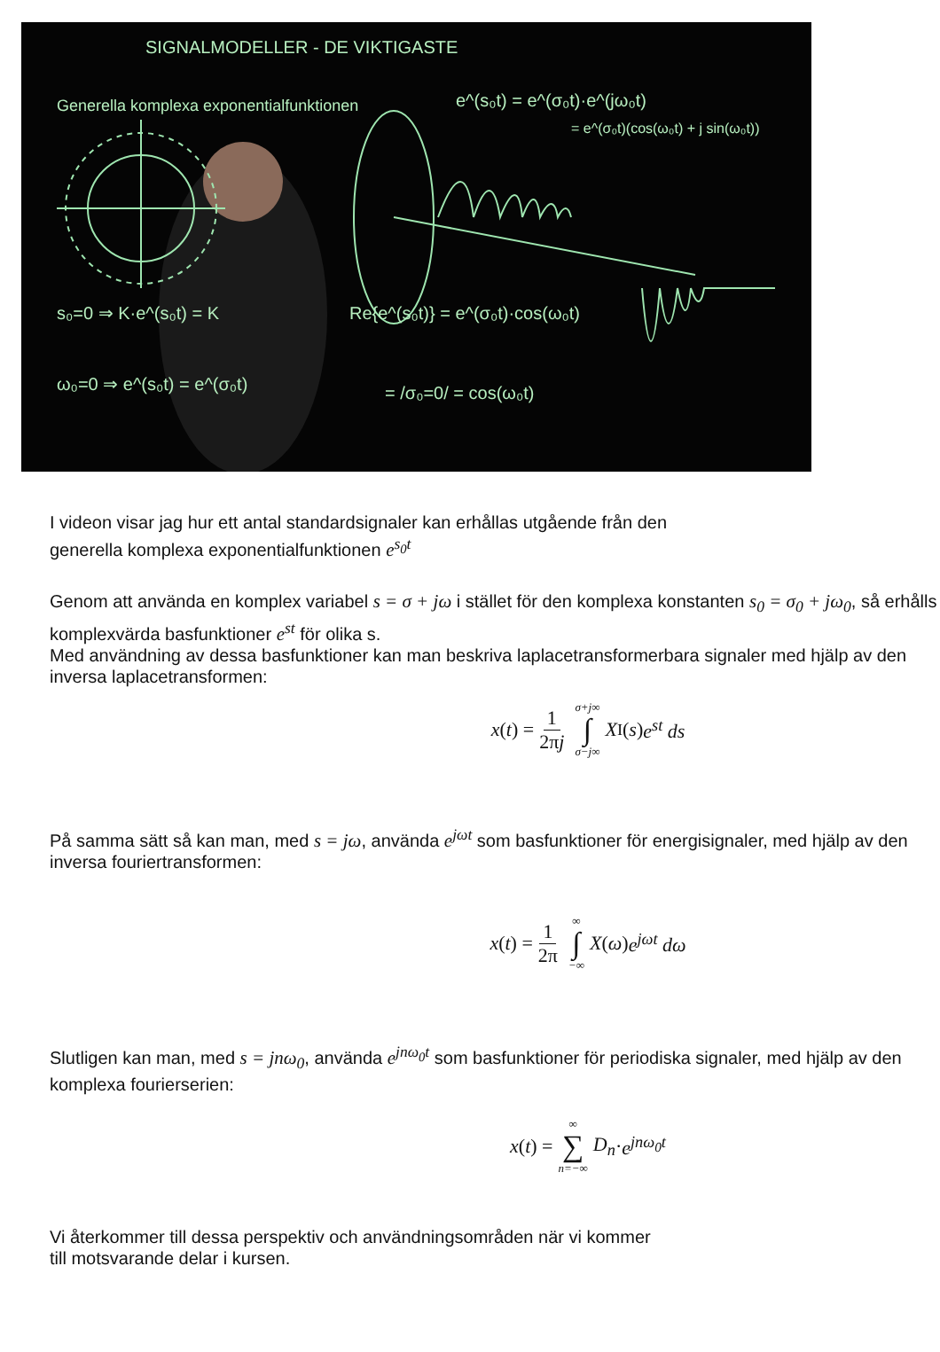SIGNALMODELLER - DE VIKTIGASTE
Generella komplexa exponentialfunktionen
e^(s₀t) = e^(σ₀t)·e^(jω₀t)
= e^(σ₀t)(cos(ω₀t) + j sin(ω₀t))
s₀=0 ⇒ K·e^(s₀t) = K
Re{e^(s₀t)} = e^(σ₀t)·cos(ω₀t)
ω₀=0 ⇒ e^(s₀t) = e^(σ₀t)
= /σ₀=0/ = cos(ω₀t)
I videon visar jag hur ett antal standardsignaler kan erhållas utgående från den
generella komplexa exponentialfunktionen e<sup>s<sub>0</sub>t</sup>
Genom att använda en komplex variabel s = σ + jω i stället för den komplexa konstanten s<sub>0</sub> = σ<sub>0</sub> + jω<sub>0</sub>, så erhålls komplexvärda basfunktioner e<sup>st</sup> för olika s.
Med användning av dessa basfunktioner kan man beskriva laplacetransformerbara signaler med hjälp av den inversa laplacetransformen:
x (t) = 1 2πj σ+j∞ ∫ σ−j∞ X<sub>I</sub>(s) e<sup>st</sup> ds
På samma sätt så kan man, med s = jω, använda e<sup>jωt</sup> som basfunktioner för energisignaler, med hjälp av den inversa fouriertransformen:
x (t) = 1 2π ∞ ∫ −∞ X (ω) e<sup>jωt</sup> dω
Slutligen kan man, med s = jnω<sub>0</sub>, använda e<sup>jnω<sub>0</sub>t</sup> som basfunktioner för periodiska signaler, med hjälp av den komplexa fourierserien:
x (t) = ∞ ∑ n=−∞ D<sub>n</sub> · e<sup>jnω<sub>0</sub>t</sup>
Vi återkommer till dessa perspektiv och användningsområden när vi kommer
till motsvarande delar i kursen.